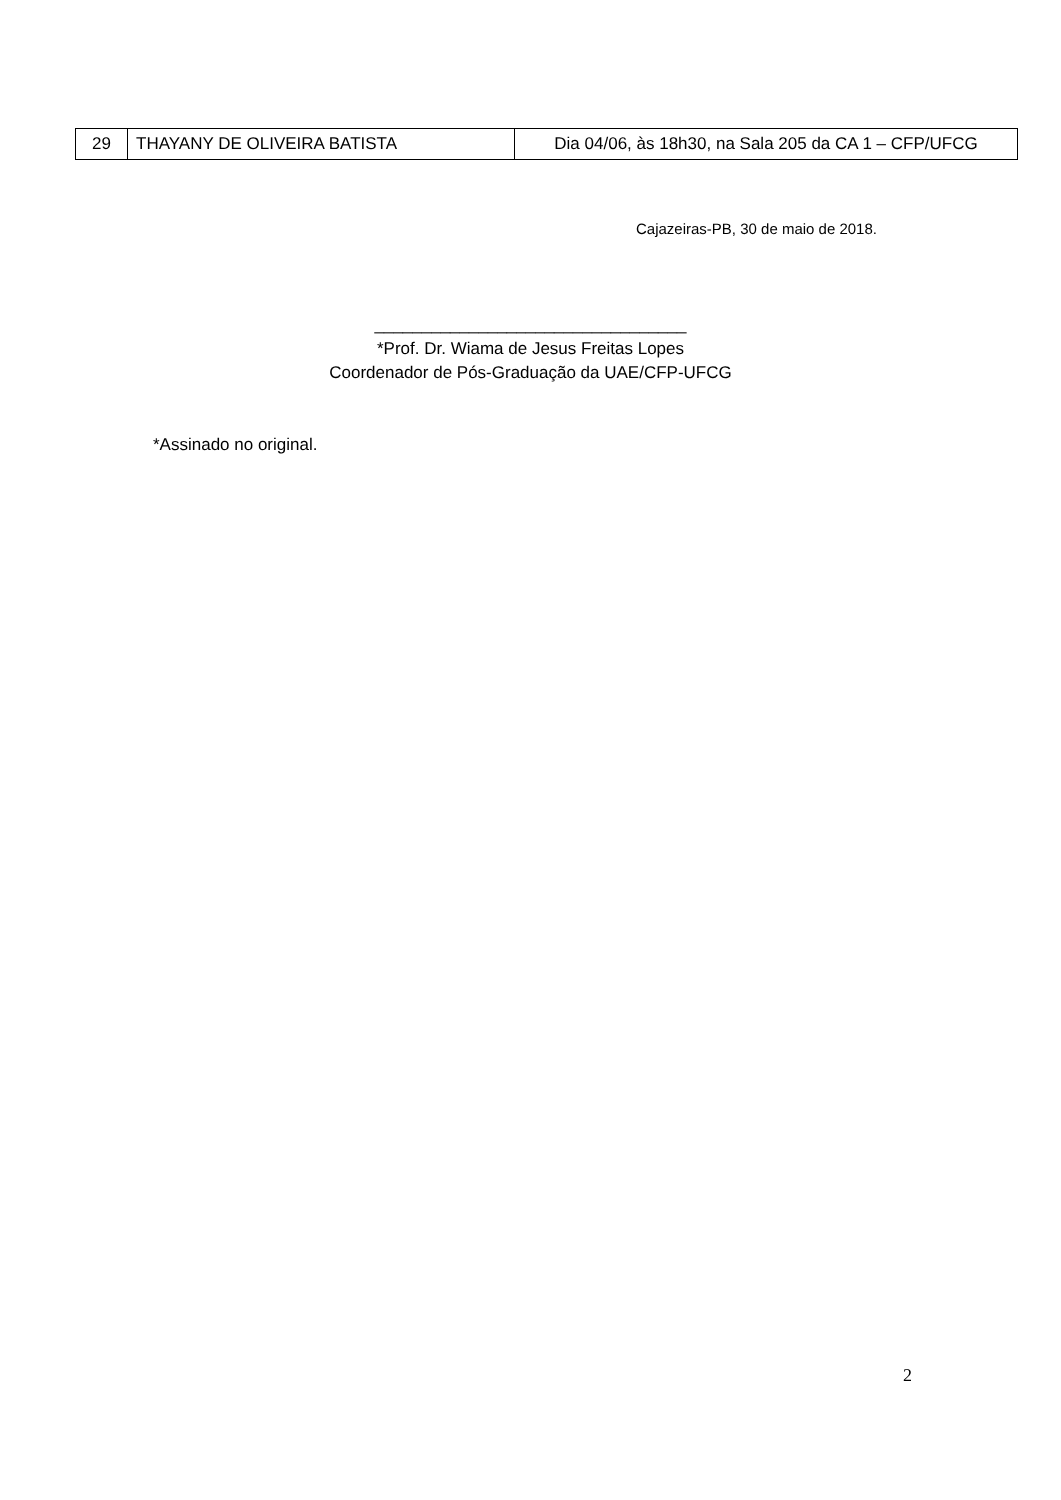| 29 | THAYANY DE OLIVEIRA BATISTA | Dia 04/06, às 18h30, na Sala 205 da CA 1 – CFP/UFCG |
Cajazeiras-PB, 30 de maio de 2018.
_________________________________
*Prof. Dr. Wiama de Jesus Freitas Lopes
Coordenador de Pós-Graduação da UAE/CFP-UFCG
*Assinado no original.
2